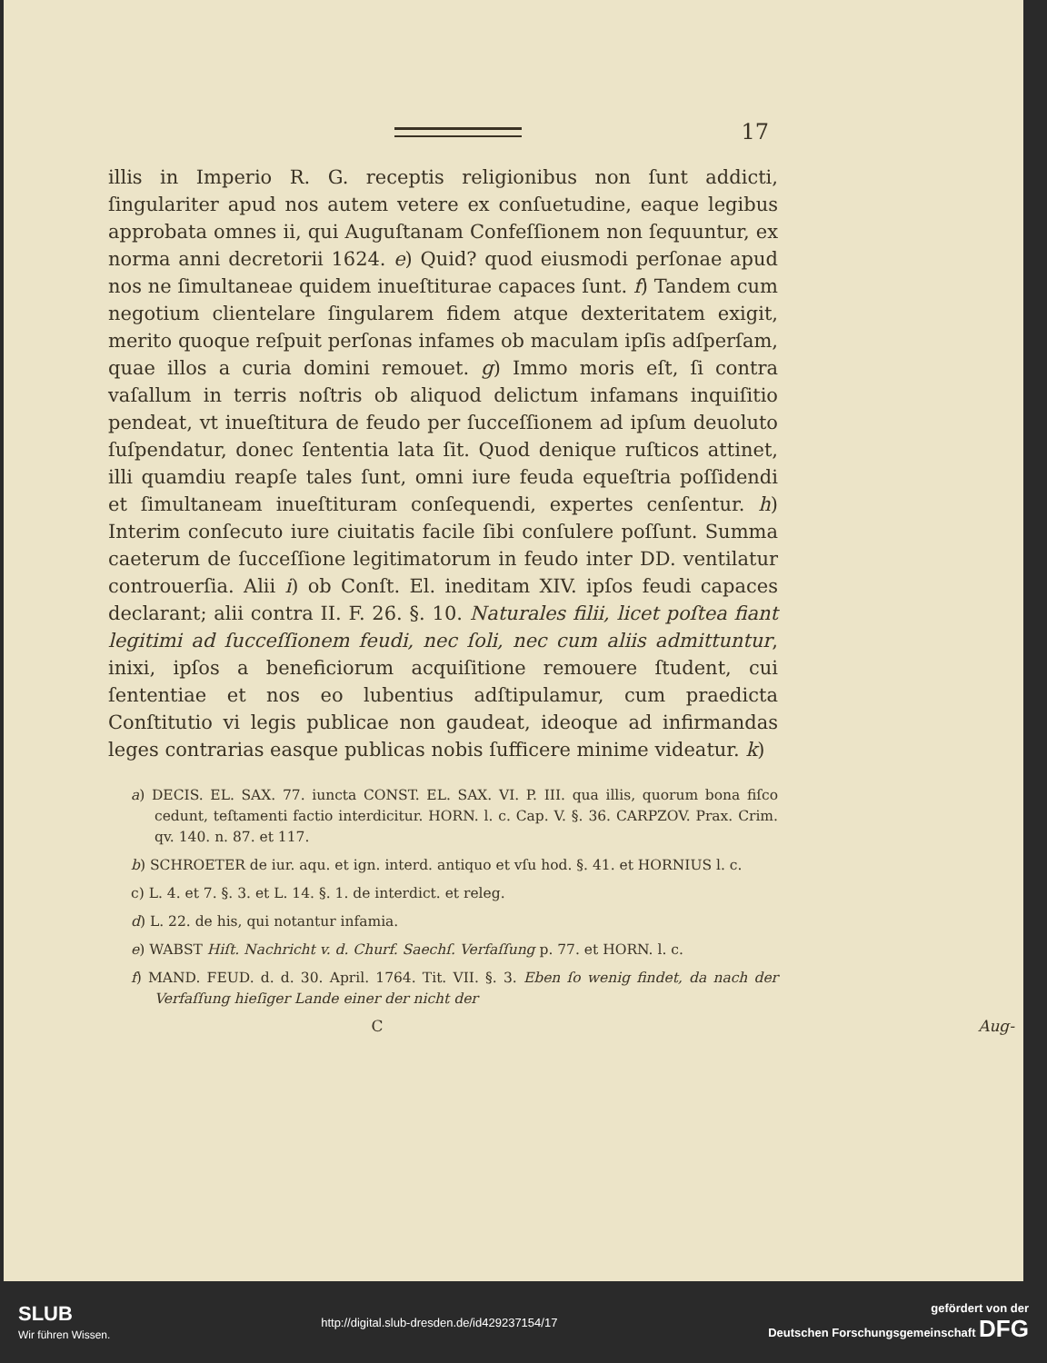17
illis in Imperio R. G. receptis religionibus non ſunt addicti, ſingulariter apud nos autem vetere ex conſuetudine, eaque legibus approbata omnes ii, qui Auguſtanam Confeſſionem non ſequuntur, ex norma anni decretorii 1624. e) Quid? quod eiusmodi perſonae apud nos ne ſimultaneae quidem inueſtiturae capaces ſunt. f) Tandem cum negotium clientelare ſingularem fidem atque dexteritatem exigit, merito quoque reſpuit perſonas infames ob maculam ipſis adſperſam, quae illos a curia domini remouet. g) Immo moris eſt, ſi contra vaſallum in terris noſtris ob aliquod delictum infamans inquiſitio pendeat, vt inueſtitura de feudo per ſucceſſionem ad ipſum deuoluto ſuſpendatur, donec ſententia lata ſit. Quod denique ruſticos attinet, illi quamdiu reapſe tales ſunt, omni iure feuda equeſtria poſſidendi et ſimultaneam inueſtituram conſequendi, expertes cenſentur. h) Interim conſecuto iure ciuitatis facile ſibi conſulere poſſunt. Summa caeterum de ſucceſſione legitimatorum in feudo inter DD. ventilatur controuerſia. Alii i) ob Conſt. El. ineditam XIV. ipſos feudi capaces declarant; alii contra II. F. 26. §. 10. Naturales filii, licet poſtea fiant legitimi ad ſucceſſionem feudi, nec ſoli, nec cum aliis admittuntur, inixi, ipſos a beneficiorum acquiſitione remouere ſtudent, cui ſententiae et nos eo lubentius adſtipulamur, cum praedicta Conſtitutio vi legis publicae non gaudeat, ideoque ad infirmandas leges contrarias easque publicas nobis ſufficere minime videatur. k)
a) DECIS. EL. SAX. 77. iuncta CONST. EL. SAX. VI. P. III. qua illis, quorum bona fiſco cedunt, teſtamenti factio interdicitur. HORN. l. c. Cap. V. §. 36. CARPZOV. Prax. Crim. qv. 140. n. 87. et 117.
b) SCHROETER de iur. aqu. et ign. interd. antiquo et vſu hod. §. 41. et HORNIUS l. c.
c) L. 4. et 7. §. 3. et L. 14. §. 1. de interdict. et releg.
d) L. 22. de his, qui notantur infamia.
e) WABST Hiſt. Nachricht v. d. Churf. Saechſ. Verfaſſung p. 77. et HORN. l. c.
f) MAND. FEUD. d. d. 30. April. 1764. Tit. VII. §. 3. Eben ſo wenig findet, da nach der Verfaſſung hieſiger Lande einer der nicht der
C Aug-
SLUB
Wir führen Wissen.
http://digital.slub-dresden.de/id429237154/17
gefördert von der
Deutschen Forschungsgemeinschaft DFG